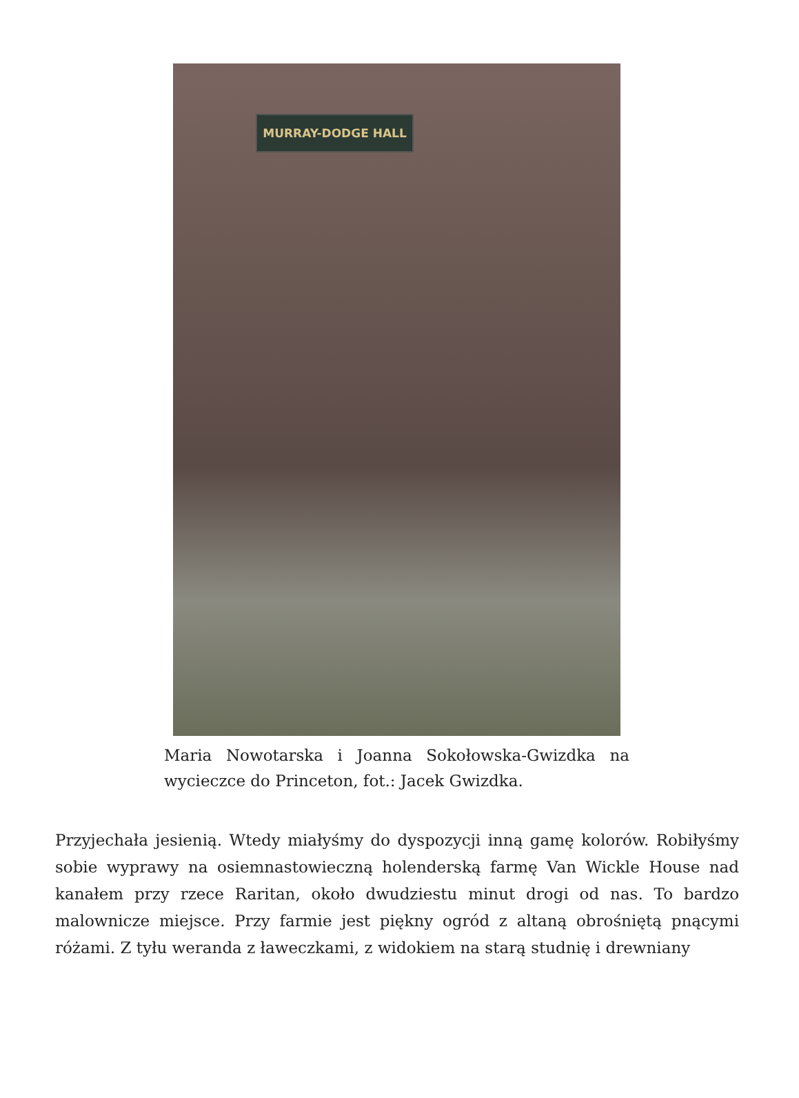MURRAY-DODGE HALL
Maria Nowotarska i Joanna Sokołowska-Gwizdka na wycieczce do Princeton, fot.: Jacek Gwizdka.
Przyjechała jesienią. Wtedy miałyśmy do dyspozycji inną gamę kolorów. Robiłyśmy sobie wyprawy na osiemnastowieczną holenderską farmę Van Wickle House nad kanałem przy rzece Raritan, około dwudziestu minut drogi od nas. To bardzo malownicze miejsce. Przy farmie jest piękny ogród z altaną obrośniętą pnącymi różami. Z tyłu weranda z ławeczkami, z widokiem na starą studnię i drewniany